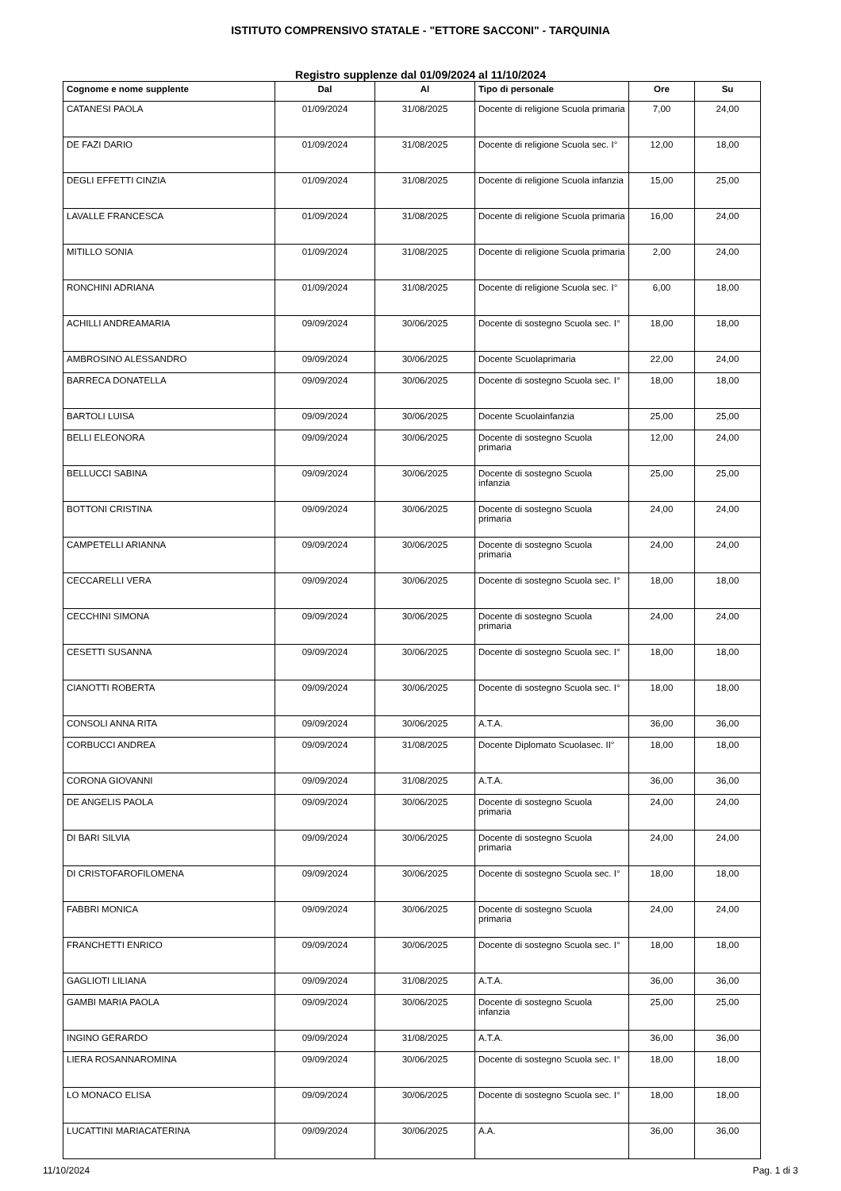ISTITUTO COMPRENSIVO STATALE - "ETTORE SACCONI" - TARQUINIA
Registro supplenze dal 01/09/2024 al 11/10/2024
| Cognome e nome supplente | Dal | Al | Tipo di personale | Ore | Su |
| --- | --- | --- | --- | --- | --- |
| CATANESI PAOLA | 01/09/2024 | 31/08/2025 | Docente di religione Scuola primaria | 7,00 | 24,00 |
| DE FAZI DARIO | 01/09/2024 | 31/08/2025 | Docente di religione Scuola sec. I° | 12,00 | 18,00 |
| DEGLI EFFETTI CINZIA | 01/09/2024 | 31/08/2025 | Docente di religione Scuola infanzia | 15,00 | 25,00 |
| LAVALLE FRANCESCA | 01/09/2024 | 31/08/2025 | Docente di religione Scuola primaria | 16,00 | 24,00 |
| MITILLO SONIA | 01/09/2024 | 31/08/2025 | Docente di religione Scuola primaria | 2,00 | 24,00 |
| RONCHINI ADRIANA | 01/09/2024 | 31/08/2025 | Docente di religione Scuola sec. I° | 6,00 | 18,00 |
| ACHILLI ANDREAMARIA | 09/09/2024 | 30/06/2025 | Docente di sostegno Scuola sec. I° | 18,00 | 18,00 |
| AMBROSINO ALESSANDRO | 09/09/2024 | 30/06/2025 | Docente Scuolaprimaria | 22,00 | 24,00 |
| BARRECA DONATELLA | 09/09/2024 | 30/06/2025 | Docente di sostegno Scuola sec. I° | 18,00 | 18,00 |
| BARTOLI LUISA | 09/09/2024 | 30/06/2025 | Docente Scuolainfanzia | 25,00 | 25,00 |
| BELLI ELEONORA | 09/09/2024 | 30/06/2025 | Docente di sostegno Scuola primaria | 12,00 | 24,00 |
| BELLUCCI SABINA | 09/09/2024 | 30/06/2025 | Docente di sostegno Scuola infanzia | 25,00 | 25,00 |
| BOTTONI CRISTINA | 09/09/2024 | 30/06/2025 | Docente di sostegno Scuola primaria | 24,00 | 24,00 |
| CAMPETELLI ARIANNA | 09/09/2024 | 30/06/2025 | Docente di sostegno Scuola primaria | 24,00 | 24,00 |
| CECCARELLI VERA | 09/09/2024 | 30/06/2025 | Docente di sostegno Scuola sec. I° | 18,00 | 18,00 |
| CECCHINI SIMONA | 09/09/2024 | 30/06/2025 | Docente di sostegno Scuola primaria | 24,00 | 24,00 |
| CESETTI SUSANNA | 09/09/2024 | 30/06/2025 | Docente di sostegno Scuola sec. I° | 18,00 | 18,00 |
| CIANOTTI ROBERTA | 09/09/2024 | 30/06/2025 | Docente di sostegno Scuola sec. I° | 18,00 | 18,00 |
| CONSOLI ANNA RITA | 09/09/2024 | 30/06/2025 | A.T.A. | 36,00 | 36,00 |
| CORBUCCI ANDREA | 09/09/2024 | 31/08/2025 | Docente Diplomato Scuolasec. II° | 18,00 | 18,00 |
| CORONA GIOVANNI | 09/09/2024 | 31/08/2025 | A.T.A. | 36,00 | 36,00 |
| DE ANGELIS PAOLA | 09/09/2024 | 30/06/2025 | Docente di sostegno Scuola primaria | 24,00 | 24,00 |
| DI BARI SILVIA | 09/09/2024 | 30/06/2025 | Docente di sostegno Scuola primaria | 24,00 | 24,00 |
| DI CRISTOFAROFILOMENA | 09/09/2024 | 30/06/2025 | Docente di sostegno Scuola sec. I° | 18,00 | 18,00 |
| FABBRI MONICA | 09/09/2024 | 30/06/2025 | Docente di sostegno Scuola primaria | 24,00 | 24,00 |
| FRANCHETTI ENRICO | 09/09/2024 | 30/06/2025 | Docente di sostegno Scuola sec. I° | 18,00 | 18,00 |
| GAGLIOTI LILIANA | 09/09/2024 | 31/08/2025 | A.T.A. | 36,00 | 36,00 |
| GAMBI MARIA PAOLA | 09/09/2024 | 30/06/2025 | Docente di sostegno Scuola infanzia | 25,00 | 25,00 |
| INGINO GERARDO | 09/09/2024 | 31/08/2025 | A.T.A. | 36,00 | 36,00 |
| LIERA ROSANNAROMINA | 09/09/2024 | 30/06/2025 | Docente di sostegno Scuola sec. I° | 18,00 | 18,00 |
| LO MONACO ELISA | 09/09/2024 | 30/06/2025 | Docente di sostegno Scuola sec. I° | 18,00 | 18,00 |
| LUCATTINI MARIACATERINA | 09/09/2024 | 30/06/2025 | A.A. | 36,00 | 36,00 |
11/10/2024 Pag. 1 di 3